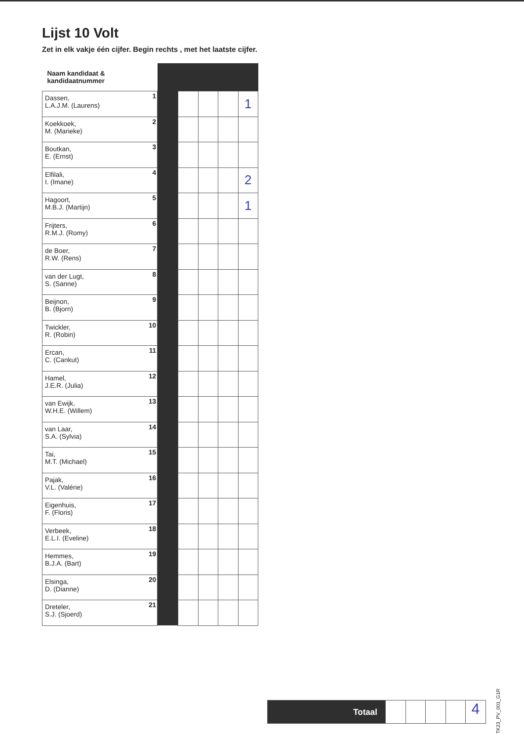Lijst 10 Volt
Zet in elk vakje één cijfer. Begin rechts , met het laatste cijfer.
| Naam kandidaat & kandidaatnummer | | | | | | |
| --- | --- | --- | --- | --- | --- | --- |
| Dassen, L.A.J.M. (Laurens) | 1 | | | | | 1 |
| Koekkoek, M. (Marieke) | 2 | | | | | |
| Boutkan, E. (Ernst) | 3 | | | | | |
| Elfilali, I. (Imane) | 4 | | | | | 2 |
| Hagoort, M.B.J. (Martijn) | 5 | | | | | 1 |
| Frijters, R.M.J. (Romy) | 6 | | | | | |
| de Boer, R.W. (Rens) | 7 | | | | | |
| van der Lugt, S. (Sanne) | 8 | | | | | |
| Beijnon, B. (Bjorn) | 9 | | | | | |
| Twickler, R. (Robin) | 10 | | | | | |
| Ercan, C. (Cankut) | 11 | | | | | |
| Hamel, J.E.R. (Julia) | 12 | | | | | |
| van Ewijk, W.H.E. (Willem) | 13 | | | | | |
| van Laar, S.A. (Sylvia) | 14 | | | | | |
| Tai, M.T. (Michael) | 15 | | | | | |
| Pajak, V.L. (Valérie) | 16 | | | | | |
| Eigenhuis, F. (Floris) | 17 | | | | | |
| Verbeek, E.L.I. (Eveline) | 18 | | | | | |
| Hemmes, B.J.A. (Bart) | 19 | | | | | |
| Elsinga, D. (Dianne) | 20 | | | | | |
| Dreteler, S.J. (Sjoerd) | 21 | | | | | |
Totaal
4
TK23_PV_001_G1R